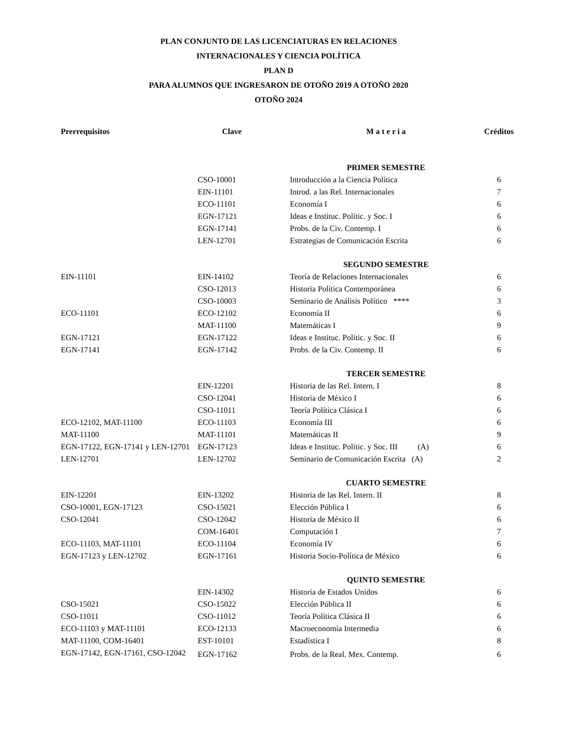PLAN CONJUNTO DE LAS LICENCIATURAS EN RELACIONES
INTERNACIONALES Y CIENCIA POLÍTICA
PLAN D
PARA ALUMNOS QUE INGRESARON DE OTOÑO 2019 A OTOÑO 2020
OTOÑO 2024
| Prerrequisitos | Clave | M a t e r i a | Créditos |
| --- | --- | --- | --- |
| | | PRIMER SEMESTRE | |
| | CSO-10001 | Introducción a la Ciencia Política | 6 |
| | EIN-11101 | Introd. a las Rel. Internacionales | 7 |
| | ECO-11101 | Economía I | 6 |
| | EGN-17121 | Ideas e Instituc. Polític. y Soc. I | 6 |
| | EGN-17141 | Probs. de la Civ. Contemp. I | 6 |
| | LEN-12701 | Estrategias de Comunicación Escrita | 6 |
| | | SEGUNDO SEMESTRE | |
| EIN-11101 | EIN-14102 | Teoría de Relaciones Internacionales | 6 |
| | CSO-12013 | Historia Política Contemporánea | 6 |
| | CSO-10003 | Seminario de Análisis Político **** | 3 |
| ECO-11101 | ECO-12102 | Economía II | 6 |
| | MAT-11100 | Matemáticas I | 9 |
| EGN-17121 | EGN-17122 | Ideas e Instituc. Polític. y Soc. II | 6 |
| EGN-17141 | EGN-17142 | Probs. de la Civ. Contemp. II | 6 |
| | | TERCER SEMESTRE | |
| | EIN-12201 | Historia de las Rel. Intern. I | 8 |
| | CSO-12041 | Historia de México I | 6 |
| | CSO-11011 | Teoría Política Clásica I | 6 |
| ECO-12102, MAT-11100 | ECO-11103 | Economía III | 6 |
| MAT-11100 | MAT-11101 | Matemáticas II | 9 |
| EGN-17122, EGN-17141 y LEN-12701 | EGN-17123 | Ideas e Instituc. Polític. y Soc. III (A) | 6 |
| LEN-12701 | LEN-12702 | Seminario de Comunicación Escrita (A) | 2 |
| | | CUARTO SEMESTRE | |
| EIN-12201 | EIN-13202 | Historia de las Rel. Intern. II | 8 |
| CSO-10001, EGN-17123 | CSO-15021 | Elección Pública I | 6 |
| CSO-12041 | CSO-12042 | Historia de México II | 6 |
| | COM-16401 | Computación I | 7 |
| ECO-11103, MAT-11101 | ECO-11104 | Economía IV | 6 |
| EGN-17123 y LEN-12702 | EGN-17161 | Historia Socio-Política de México | 6 |
| | | QUINTO SEMESTRE | |
| | EIN-14302 | Historia de Estados Unidos | 6 |
| CSO-15021 | CSO-15022 | Elección Pública II | 6 |
| CSO-11011 | CSO-11012 | Teoría Política Clásica II | 6 |
| ECO-11103 y MAT-11101 | ECO-12133 | Macroeconomía Intermedia | 6 |
| MAT-11100, COM-16401 | EST-10101 | Estadística I | 8 |
| EGN-17142, EGN-17161, CSO-12042 | EGN-17162 | Probs. de la Real. Mex. Contemp. | 6 |